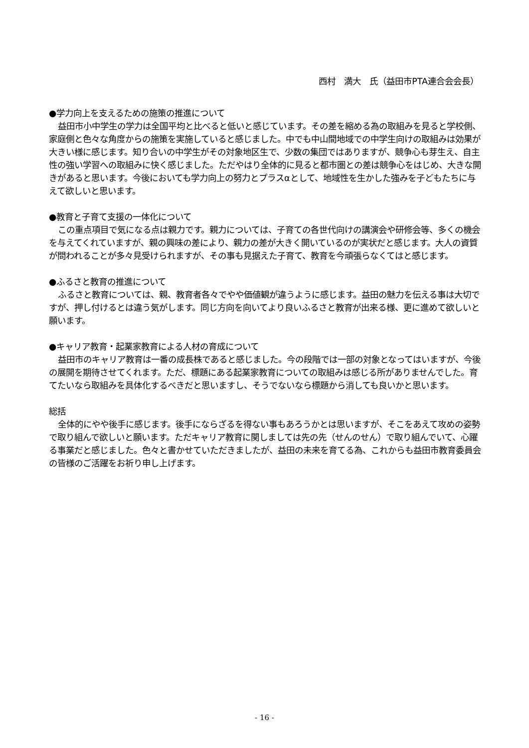西村　満大　氏（益田市PTA連合会会長）
●学力向上を支えるための施策の推進について
益田市小中学生の学力は全国平均と比べると低いと感じています。その差を縮める為の取組みを見ると学校側、家庭側と色々な角度からの施策を実施していると感じました。中でも中山間地域での中学生向けの取組みは効果が大きい様に感じます。知り合いの中学生がその対象地区生で、少数の集団ではありますが、競争心も芽生え、自主性の強い学習への取組みに快く感じました。ただやはり全体的に見ると都市圏との差は競争心をはじめ、大きな開きがあると思います。今後においても学力向上の努力とプラスαとして、地域性を生かした強みを子どもたちに与えて欲しいと思います。
●教育と子育て支援の一体化について
この重点項目で気になる点は親力です。親力については、子育ての各世代向けの講演会や研修会等、多くの機会を与えてくれていますが、親の興味の差により、親力の差が大きく開いているのが実状だと感じます。大人の資質が問われることが多々見受けられますが、その事も見据えた子育て、教育を今頑張らなくてはと感じます。
●ふるさと教育の推進について
ふるさと教育については、親、教育者各々でやや価値観が違うように感じます。益田の魅力を伝える事は大切ですが、押し付けるとは違う気がします。同じ方向を向いてより良いふるさと教育が出来る様、更に進めて欲しいと願います。
●キャリア教育・起業家教育による人材の育成について
益田市のキャリア教育は一番の成長株であると感じました。今の段階では一部の対象となってはいますが、今後の展開を期待させてくれます。ただ、標題にある起業家教育についての取組みは感じる所がありませんでした。育てたいなら取組みを具体化するべきだと思いますし、そうでないなら標題から消しても良いかと思います。
総括
全体的にやや後手に感じます。後手にならざるを得ない事もあろうかとは思いますが、そこをあえて攻めの姿勢で取り組んで欲しいと願います。ただキャリア教育に関しましては先の先（せんのせん）で取り組んでいて、心躍る事業だと感じました。色々と書かせていただきましたが、益田の未来を育てる為、これからも益田市教育委員会の皆様のご活躍をお祈り申し上げます。
- 16 -